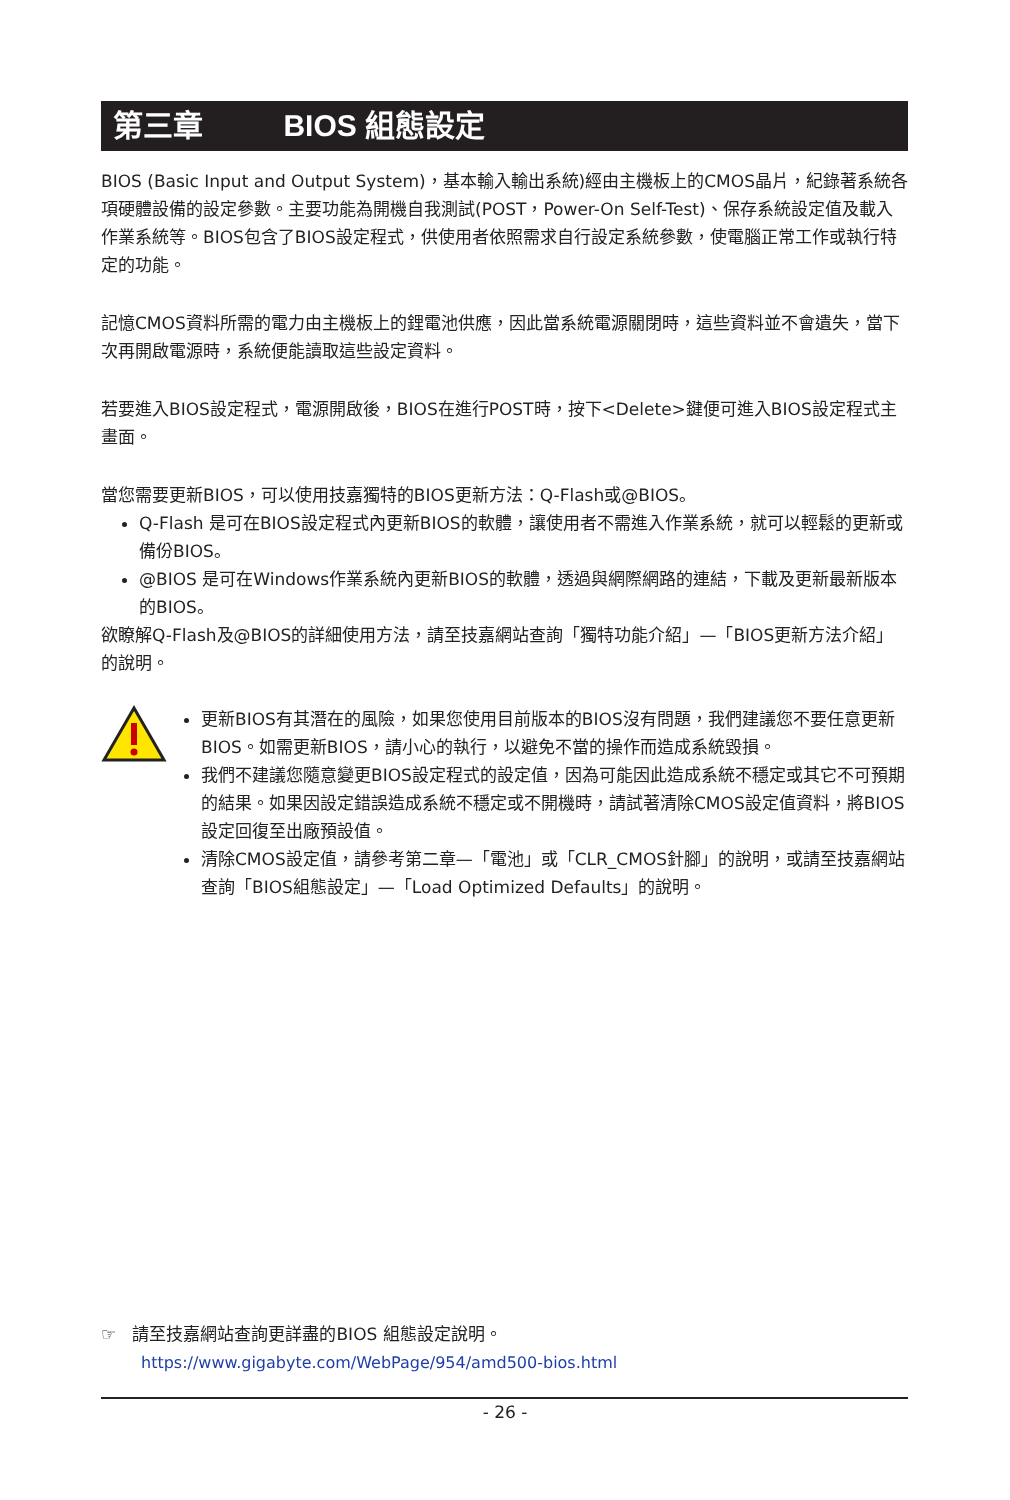第三章 BIOS 組態設定
BIOS (Basic Input and Output System)，基本輸入輸出系統)經由主機板上的CMOS晶片，紀錄著系統各項硬體設備的設定參數。主要功能為開機自我測試(POST，Power-On Self-Test)、保存系統設定值及載入作業系統等。BIOS包含了BIOS設定程式，供使用者依照需求自行設定系統參數，使電腦正常工作或執行特定的功能。
記憶CMOS資料所需的電力由主機板上的鋰電池供應，因此當系統電源關閉時，這些資料並不會遺失，當下次再開啟電源時，系統便能讀取這些設定資料。
若要進入BIOS設定程式，電源開啟後，BIOS在進行POST時，按下<Delete>鍵便可進入BIOS設定程式主畫面。
當您需要更新BIOS，可以使用技嘉獨特的BIOS更新方法：Q-Flash或@BIOS。
Q-Flash 是可在BIOS設定程式內更新BIOS的軟體，讓使用者不需進入作業系統，就可以輕鬆的更新或備份BIOS。
@BIOS 是可在Windows作業系統內更新BIOS的軟體，透過與網際網路的連結，下載及更新最新版本的BIOS。
欲瞭解Q-Flash及@BIOS的詳細使用方法，請至技嘉網站查詢「獨特功能介紹」—「BIOS更新方法介紹」的說明。
更新BIOS有其潛在的風險，如果您使用目前版本的BIOS沒有問題，我們建議您不要任意更新BIOS。如需更新BIOS，請小心的執行，以避免不當的操作而造成系統毀損。
我們不建議您隨意變更BIOS設定程式的設定值，因為可能因此造成系統不穩定或其它不可預期的結果。如果因設定錯誤造成系統不穩定或不開機時，請試著清除CMOS設定值資料，將BIOS設定回復至出廠預設值。
清除CMOS設定值，請參考第二章—「電池」或「CLR_CMOS針腳」的說明，或請至技嘉網站查詢「BIOS組態設定」—「Load Optimized Defaults」的說明。
☞ 請至技嘉網站查詢更詳盡的BIOS 組態設定說明。
https://www.gigabyte.com/WebPage/954/amd500-bios.html
- 26 -